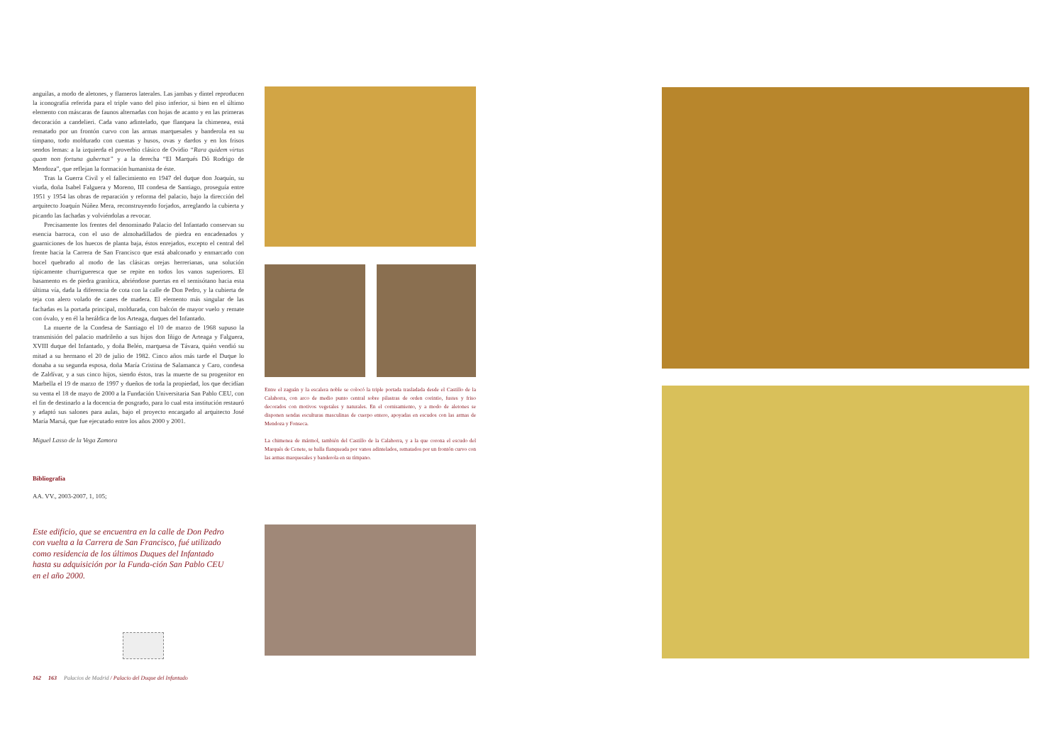anguilas, a modo de aletones, y flameros laterales. Las jambas y dintel reproducen la iconografía referida para el triple vano del piso inferior, si bien en el último elemento con máscaras de faunos alternadas con hojas de acanto y en las primeras decoración a candelieri. Cada vano adintelado, que flanquea la chimenea, está rematado por un frontón curvo con las armas marquesales y banderola en su tímpano, todo moldurado con cuentas y husos, ovas y dardos y en los frisos sendos lemas: a la izquierda el proverbio clásico de Ovidio “Rara quidem virtus quam non fortuna gubernat” y a la derecha “El Marqués Dô Rodrigo de Mendoza”, que reflejan la formación humanista de éste.
Tras la Guerra Civil y el fallecimiento en 1947 del duque don Joaquín, su viuda, doña Isabel Falguera y Moreno, III condesa de Santiago, proseguía entre 1951 y 1954 las obras de reparación y reforma del palacio, bajo la dirección del arquitecto Joaquín Núñez Mera, reconstruyendo forjados, arreglando la cubierta y picando las fachadas y volviéndolas a revocar.
Precisamente los frentes del denominado Palacio del Infantado conservan su esencia barroca, con el uso de almohadillados de piedra en encadenados y guarniciones de los huecos de planta baja, éstos enrejados, excepto el central del frente hacia la Carrera de San Francisco que está abalconado y enmarcado con bocel quebrado al modo de las clásicas orejas herrerianas, una solución típicamente churrigueresca que se repite en todos los vanos superiores. El basamento es de piedra granítica, abriéndose puertas en el semisótano hacia esta última vía, dada la diferencia de cota con la calle de Don Pedro, y la cubierta de teja con alero volado de canes de madera. El elemento más singular de las fachadas es la portada principal, moldurada, con balcón de mayor vuelo y remate con óvalo, y en él la heráldica de los Arteaga, duques del Infantado.
La muerte de la Condesa de Santiago el 10 de marzo de 1968 supuso la transmisión del palacio madrileño a sus hijos don Iñigo de Arteaga y Falguera, XVIII duque del Infantado, y doña Belén, marquesa de Távara, quién vendió su mitad a su hermano el 20 de julio de 1982. Cinco años más tarde el Duque lo donaba a su segunda esposa, doña María Cristina de Salamanca y Caro, condesa de Zaldívar, y a sus cinco hijos, siendo éstos, tras la muerte de su progenitor en Marbella el 19 de marzo de 1997 y dueños de toda la propiedad, los que decidían su venta el 18 de mayo de 2000 a la Fundación Universitaria San Pablo CEU, con el fin de destinarlo a la docencia de posgrado, para lo cual esta institución restauró y adaptó sus salones para aulas, bajo el proyecto encargado al arquitecto José María Marsá, que fue ejecutado entre los años 2000 y 2001.
Miguel Lasso de la Vega Zamora
Bibliografía
AA. VV., 2003-2007, 1, 105;
Este edificio, que se encuentra en la calle de Don Pedro con vuelta a la Carrera de San Francisco, fué utilizado como residencia de los últimos Duques del Infantado hasta su adquisición por la Funda-ción San Pablo CEU en el año 2000.
162 163 Palacios de Madrid / Palacio del Duque del Infantado
Entre el zaguán y la escalera noble se colocó la triple portada trasladada desde el Castillo de la Calahorra, con arco de medio punto central sobre pilastras de orden corintio, fustes y friso decorados con motivos vegetales y naturales. En el cornisamiento, y a modo de aletones se disponen sendas esculturas masculinas de cuerpo entero, apoyadas en escudos con las armas de Mendoza y Fonseca.
La chimenea de mármol, también del Castillo de la Calahorra, y a la que corona el escudo del Marqués de Cenete, se halla flanqueada por vanos adintelados, rematados por un frontón curvo con las armas marquesales y banderola en su tímpano.